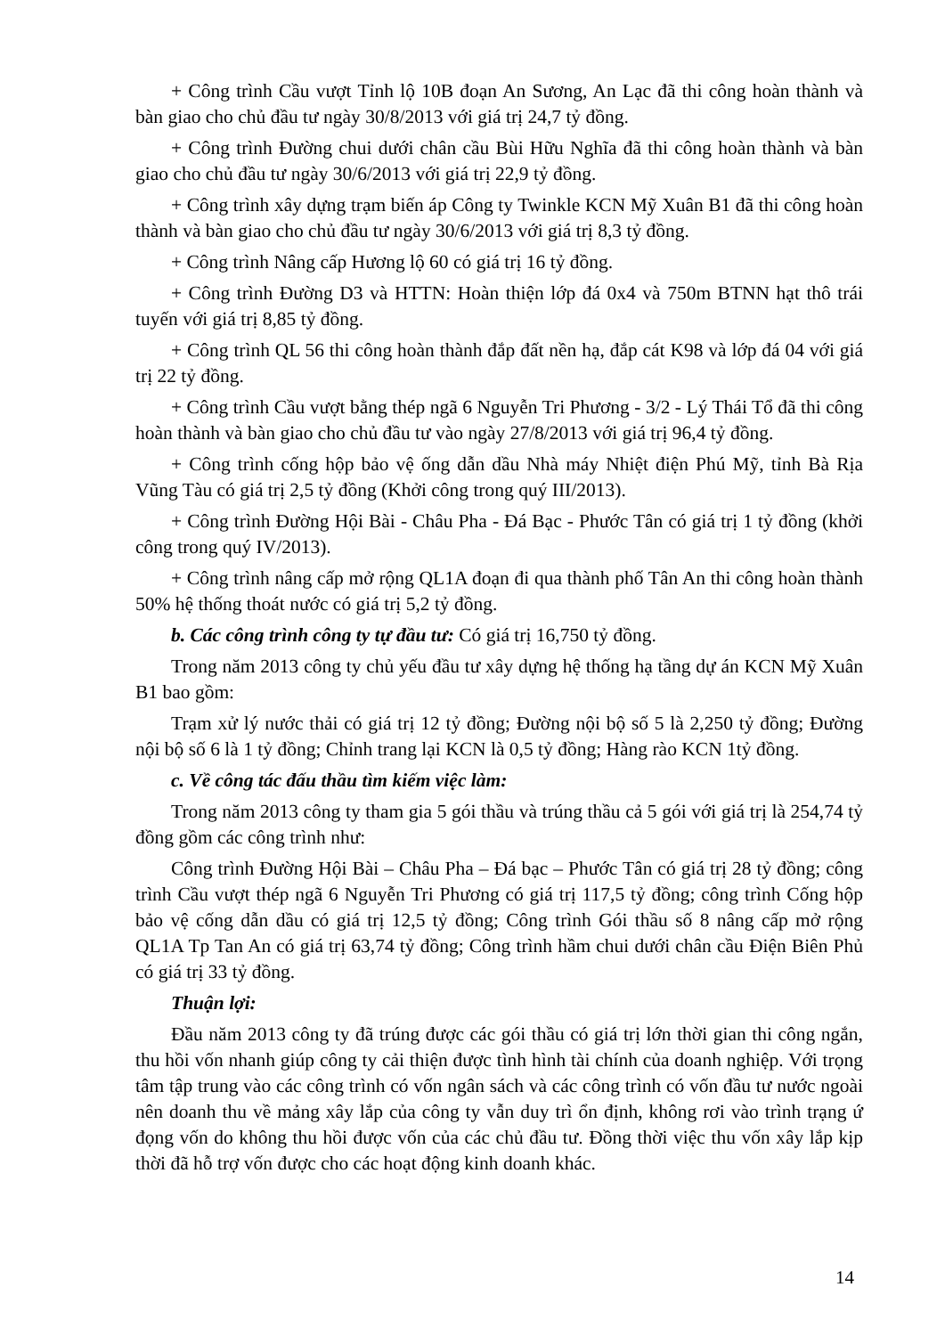+ Công trình Cầu vượt Tỉnh lộ 10B đoạn An Sương, An Lạc đã thi công hoàn thành và bàn giao cho chủ đầu tư ngày 30/8/2013 với giá trị 24,7 tỷ đồng.
+ Công trình Đường chui dưới chân cầu Bùi Hữu Nghĩa đã thi công hoàn thành và bàn giao cho chủ đầu tư ngày 30/6/2013 với giá trị 22,9 tỷ đồng.
+ Công trình xây dựng trạm biến áp Công ty Twinkle KCN Mỹ Xuân B1 đã thi công hoàn thành và bàn giao cho chủ đầu tư ngày 30/6/2013 với giá trị 8,3 tỷ đồng.
+ Công trình Nâng cấp Hương lộ 60 có giá trị 16 tỷ đồng.
+ Công trình Đường D3 và HTTN: Hoàn thiện lớp đá 0x4 và 750m BTNN hạt thô trái tuyến với giá trị 8,85 tỷ đồng.
+ Công trình QL 56 thi công hoàn thành đắp đất nền hạ, đắp cát K98 và lớp đá 04 với giá trị 22 tỷ đồng.
+ Công trình Cầu vượt bằng thép ngã 6 Nguyễn Tri Phương - 3/2 - Lý Thái Tổ đã thi công hoàn thành và bàn giao cho chủ đầu tư vào ngày 27/8/2013 với giá trị 96,4 tỷ đồng.
+ Công trình cống hộp bảo vệ ống dẫn dầu Nhà máy Nhiệt điện Phú Mỹ, tỉnh Bà Rịa Vũng Tàu có giá trị 2,5 tỷ đồng (Khởi công trong quý III/2013).
+ Công trình Đường Hội Bài - Châu Pha - Đá Bạc - Phước Tân có giá trị 1 tỷ đồng (khởi công trong quý IV/2013).
+ Công trình nâng cấp mở rộng QL1A đoạn đi qua thành phố Tân An thi công hoàn thành 50% hệ thống thoát nước có giá trị 5,2 tỷ đồng.
b. Các công trình công ty tự đầu tư: Có giá trị 16,750 tỷ đồng.
Trong năm 2013 công ty chủ yếu đầu tư xây dựng hệ thống hạ tầng dự án KCN Mỹ Xuân B1 bao gồm:
Trạm xử lý nước thải có giá trị 12 tỷ đồng; Đường nội bộ số 5 là 2,250 tỷ đồng; Đường nội bộ số 6 là 1 tỷ đồng; Chỉnh trang lại KCN là 0,5 tỷ đồng; Hàng rào KCN 1tỷ đồng.
c. Về công tác đấu thầu tìm kiếm việc làm:
Trong năm 2013 công ty tham gia 5 gói thầu và trúng thầu cả 5 gói với giá trị là 254,74 tỷ đồng gồm các công trình như:
Công trình Đường Hội Bài – Châu Pha – Đá bạc – Phước Tân có giá trị 28 tỷ đồng; công trình Cầu vượt thép ngã 6 Nguyễn Tri Phương có giá trị 117,5 tỷ đồng; công trình Cống hộp bảo vệ cống dẫn dầu có giá trị 12,5 tỷ đồng; Công trình Gói thầu số 8 nâng cấp mở rộng QL1A Tp Tan An có giá trị 63,74 tỷ đồng; Công trình hầm chui dưới chân cầu Điện Biên Phủ có giá trị 33 tỷ đồng.
Thuận lợi:
Đầu năm 2013 công ty đã trúng được các gói thầu có giá trị lớn thời gian thi công ngắn, thu hồi vốn nhanh giúp công ty cải thiện được tình hình tài chính của doanh nghiệp. Với trọng tâm tập trung vào các công trình có vốn ngân sách và các công trình có vốn đầu tư nước ngoài nên doanh thu về mảng xây lắp của công ty vẫn duy trì ổn định, không rơi vào trình trạng ứ đọng vốn do không thu hồi được vốn của các chủ đầu tư. Đồng thời việc thu vốn xây lắp kịp thời đã hỗ trợ vốn được cho các hoạt động kinh doanh khác.
14